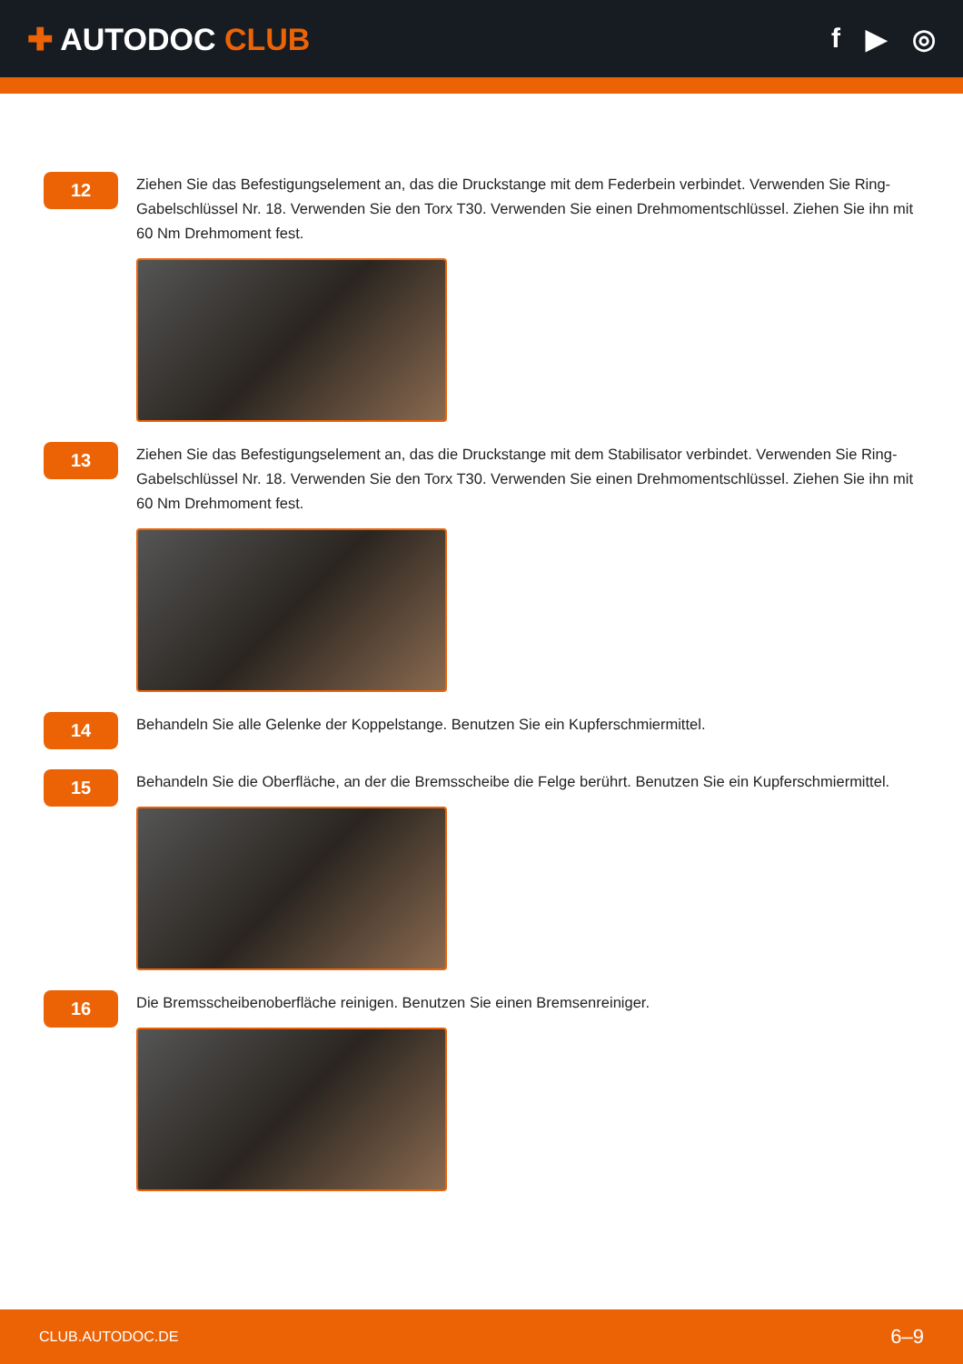✚ AUTODOC CLUB f ▶ ◎
12
Ziehen Sie das Befestigungselement an, das die Druckstange mit dem Federbein verbindet. Verwenden Sie Ring-Gabelschlüssel Nr. 18. Verwenden Sie den Torx T30. Verwenden Sie einen Drehmomentschlüssel. Ziehen Sie ihn mit 60 Nm Drehmoment fest.
13
Ziehen Sie das Befestigungselement an, das die Druckstange mit dem Stabilisator verbindet. Verwenden Sie Ring-Gabelschlüssel Nr. 18. Verwenden Sie den Torx T30. Verwenden Sie einen Drehmomentschlüssel. Ziehen Sie ihn mit 60 Nm Drehmoment fest.
14
Behandeln Sie alle Gelenke der Koppelstange. Benutzen Sie ein Kupferschmiermittel.
15
Behandeln Sie die Oberfläche, an der die Bremsscheibe die Felge berührt. Benutzen Sie ein Kupferschmiermittel.
16
Die Bremsscheibenoberfläche reinigen. Benutzen Sie einen Bremsenreiniger.
CLUB.AUTODOC.DE 6–9